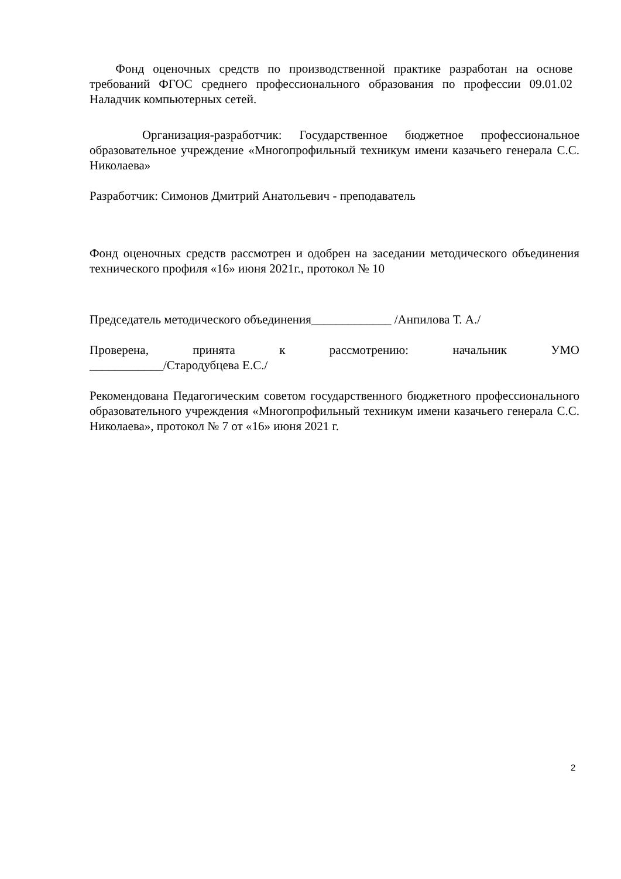Фонд оценочных средств по производственной практике разработан на основе требований ФГОС среднего профессионального образования по профессии 09.01.02 Наладчик компьютерных сетей.
Организация-разработчик: Государственное бюджетное профессиональное образовательное учреждение «Многопрофильный техникум имени казачьего генерала С.С. Николаева»
Разработчик: Симонов Дмитрий Анатольевич - преподаватель
Фонд оценочных средств рассмотрен и одобрен на заседании методического объединения технического профиля «16» июня 2021г., протокол № 10
Председатель методического объединения_____________ /Анпилова Т. А./
Проверена, принята к рассмотрению: начальник УМО
____________/Стародубцева Е.С./
Рекомендована Педагогическим советом государственного бюджетного профессионального образовательного учреждения «Многопрофильный техникум имени казачьего генерала С.С. Николаева», протокол № 7 от «16» июня 2021 г.
2